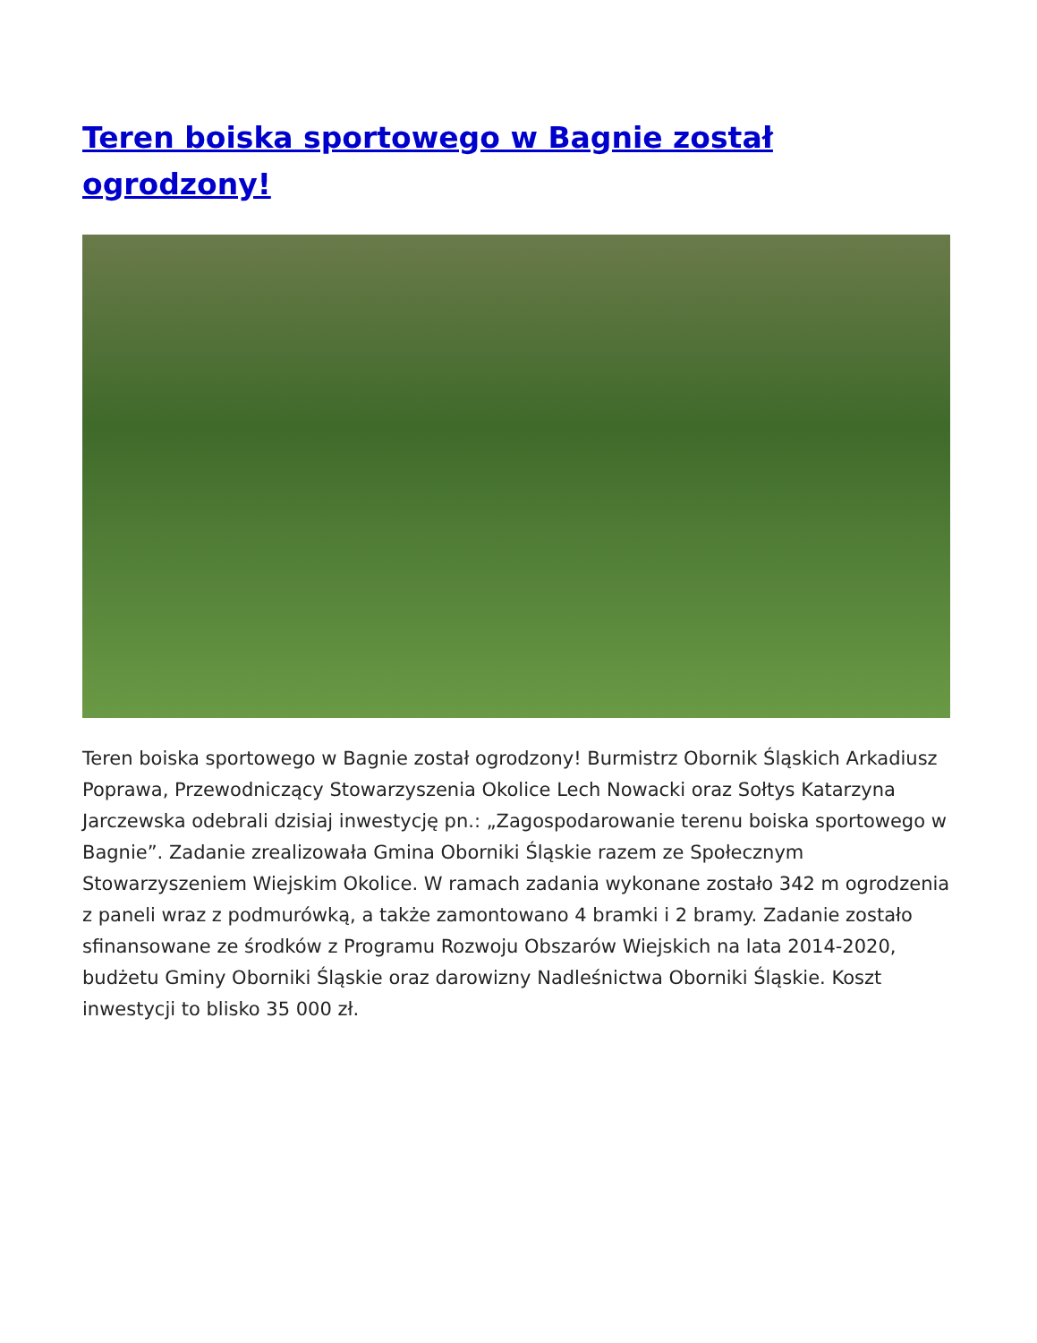Teren boiska sportowego w Bagnie został ogrodzony!
Teren boiska sportowego w Bagnie został ogrodzony! Burmistrz Obornik Śląskich Arkadiusz Poprawa, Przewodniczący Stowarzyszenia Okolice Lech Nowacki oraz Sołtys Katarzyna Jarczewska odebrali dzisiaj inwestycję pn.: „Zagospodarowanie terenu boiska sportowego w Bagnie”. Zadanie zrealizowała Gmina Oborniki Śląskie razem ze Społecznym Stowarzyszeniem Wiejskim Okolice. W ramach zadania wykonane zostało 342 m ogrodzenia z paneli wraz z podmurówką, a także zamontowano 4 bramki i 2 bramy. Zadanie zostało sfinansowane ze środków z Programu Rozwoju Obszarów Wiejskich na lata 2014-2020, budżetu Gminy Oborniki Śląskie oraz darowizny Nadleśnictwa Oborniki Śląskie. Koszt inwestycji to blisko 35 000 zł.